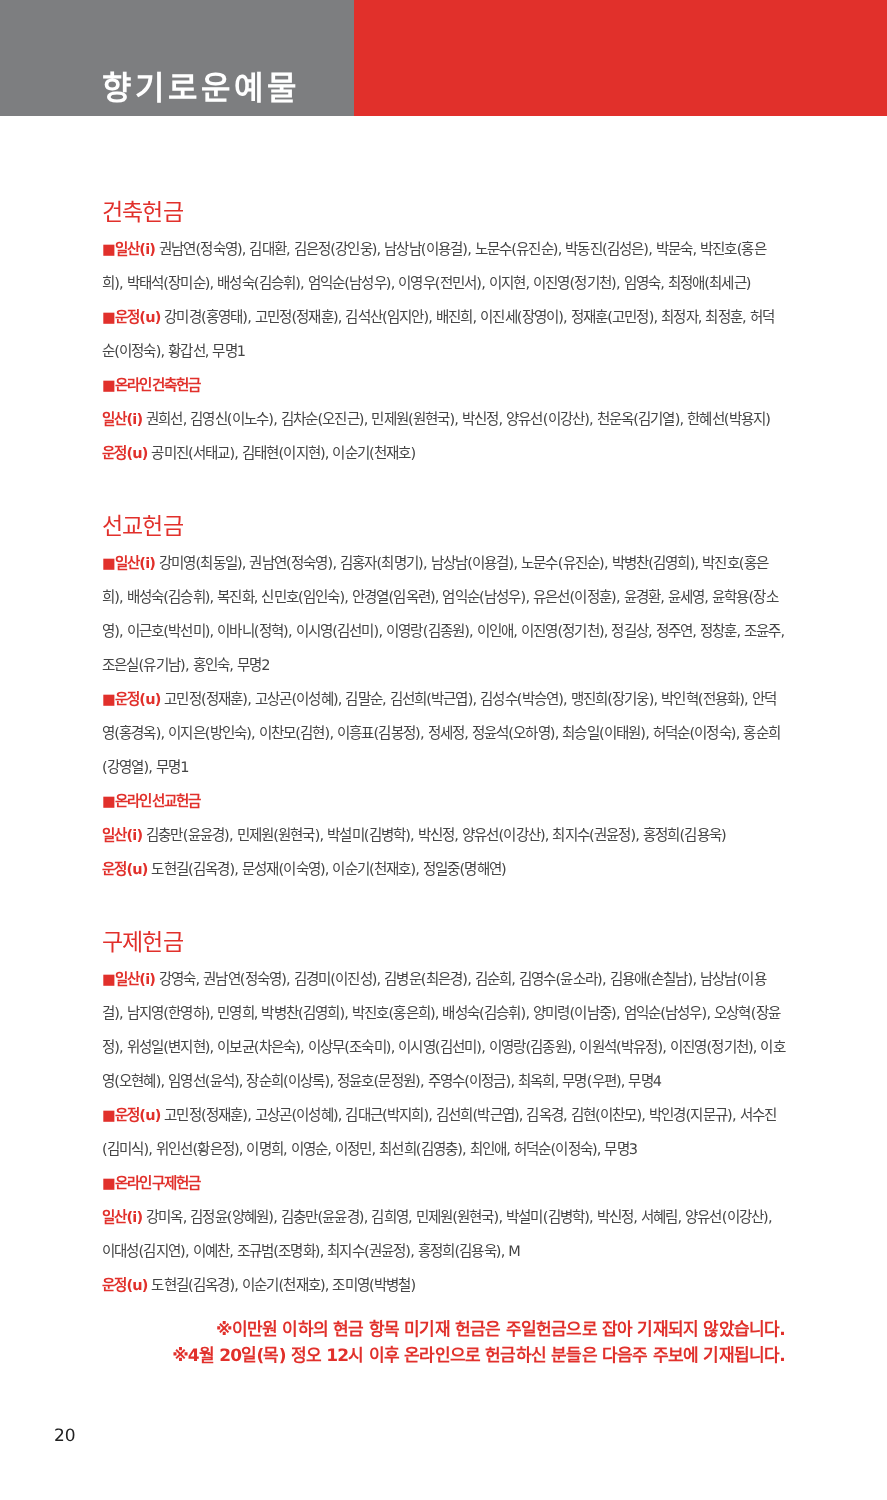향기로운예물
건축헌금
■일산(i) 권남연(정숙영), 김대환, 김은정(강인웅), 남상남(이용걸), 노문수(유진순), 박동진(김성은), 박문숙, 박진호(홍은희), 박태석(장미순), 배성숙(김승휘), 엄익순(남성우), 이영우(전민서), 이지현, 이진영(정기천), 임영숙, 최정애(최세근)
■운정(u) 강미경(홍영태), 고민정(정재훈), 김석산(임지안), 배진희, 이진세(장영이), 정재훈(고민정), 최정자, 최정훈, 허덕순(이정숙), 황갑선, 무명1
■온라인건축헌금
일산(i) 권희선, 김영신(이노수), 김차순(오진근), 민제원(원현국), 박신정, 양유선(이강산), 천운옥(김기열), 한혜선(박용지)
운정(u) 공미진(서태교), 김태현(이지현), 이순기(천재호)
선교헌금
■일산(i) 강미영(최동일), 권남연(정숙영), 김홍자(최명기), 남상남(이용걸), 노문수(유진순), 박병찬(김영희), 박진호(홍은희), 배성숙(김승휘), 복진화, 신민호(임인숙), 안경열(임옥련), 엄익순(남성우), 유은선(이정훈), 윤경환, 윤세영, 윤학용(장소영), 이근호(박선미), 이바니(정혁), 이시영(김선미), 이영랑(김종원), 이인애, 이진영(정기천), 정길상, 정주연, 정창훈, 조윤주, 조은실(유기남), 홍인숙, 무명2
■운정(u) 고민정(정재훈), 고상곤(이성혜), 김말순, 김선희(박근엽), 김성수(박승연), 맹진희(장기웅), 박인혁(전용화), 안덕영(홍경옥), 이지은(방인숙), 이찬모(김현), 이흥표(김봉정), 정세정, 정윤석(오하영), 최승일(이태원), 허덕순(이정숙), 홍순희(강영열), 무명1
■온라인선교헌금
일산(i) 김충만(윤윤경), 민제원(원현국), 박설미(김병학), 박신정, 양유선(이강산), 최지수(권윤정), 홍정희(김용욱)
운정(u) 도현길(김옥경), 문성재(이숙영), 이순기(천재호), 정일중(명해연)
구제헌금
■일산(i) 강영숙, 권남연(정숙영), 김경미(이진성), 김병운(최은경), 김순희, 김영수(윤소라), 김용애(손칠남), 남상남(이용걸), 남지영(한영하), 민영희, 박병찬(김영희), 박진호(홍은희), 배성숙(김승휘), 양미령(이남중), 엄익순(남성우), 오상혁(장윤정), 위성일(변지현), 이보균(차은숙), 이상무(조숙미), 이시영(김선미), 이영랑(김종원), 이원석(박유정), 이진영(정기천), 이호영(오현혜), 임영선(윤석), 장순희(이상록), 정윤호(문정원), 주영수(이정금), 최옥희, 무명(우편), 무명4
■운정(u) 고민정(정재훈), 고상곤(이성혜), 김대근(박지희), 김선희(박근엽), 김옥경, 김현(이찬모), 박인경(지문규), 서수진(김미식), 위인선(황은정), 이명희, 이영순, 이정민, 최선희(김영충), 최인애, 허덕순(이정숙), 무명3
■온라인구제헌금
일산(i) 강미옥, 김정윤(양혜원), 김충만(윤윤경), 김희영, 민제원(원현국), 박설미(김병학), 박신정, 서혜림, 양유선(이강산), 이대성(김지연), 이예찬, 조규범(조명화), 최지수(권윤정), 홍정희(김용욱), M
운정(u) 도현길(김옥경), 이순기(천재호), 조미영(박병철)
※이만원 이하의 현금 항목 미기재 헌금은 주일헌금으로 잡아 기재되지 않았습니다.
※4월 20일(목) 정오 12시 이후 온라인으로 헌금하신 분들은 다음주 주보에 기재됩니다.
20